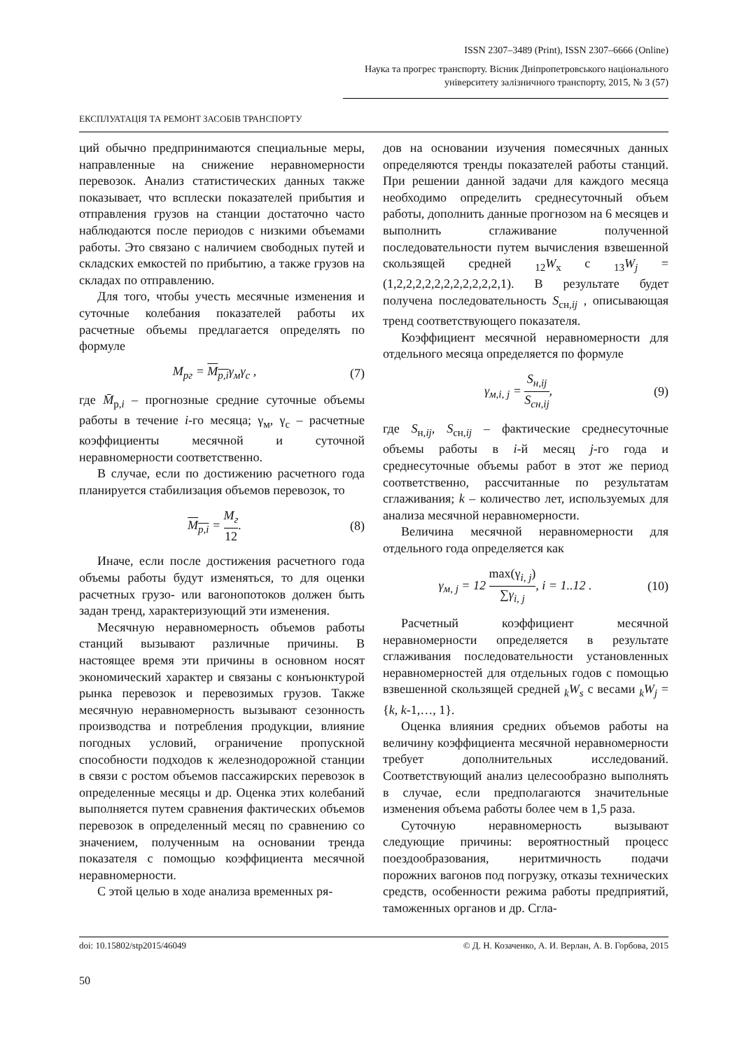ISSN 2307–3489 (Print), ISSN 2307–6666 (Online)
Наука та прогрес транспорту. Вісник Дніпропетровського національного університету залізничного транспорту, 2015, № 3 (57)
ЕКСПЛУАТАЦІЯ ТА РЕМОНТ ЗАСОБІВ ТРАНСПОРТУ
ций обычно предпринимаются специальные меры, направленные на снижение неравномерности перевозок. Анализ статистических данных также показывает, что всплески показателей прибытия и отправления грузов на станции достаточно часто наблюдаются после периодов с низкими объемами работы. Это связано с наличием свободных путей и складских емкостей по прибытию, а также грузов на складах по отправлению.
Для того, чтобы учесть месячные изменения и суточные колебания показателей работы их расчетные объемы предлагается определять по формуле
M<sub>рг</sub> = M<sub>р,i</sub>γ<sub>м</sub>γ<sub>с</sub> , (7)
где M̄<sub>р,i</sub> – прогнозные средние суточные объемы работы в течение i-го месяца; γ<sub>м</sub>, γ<sub>с</sub> – расчетные коэффициенты месячной и суточной неравномерности соответственно.
В случае, если по достижению расчетного года планируется стабилизация объемов перевозок, то
M<sub>р,i</sub> = M<sub>г</sub> 12. (8)
Иначе, если после достижения расчетного года объемы работы будут изменяться, то для оценки расчетных грузо- или вагонопотоков должен быть задан тренд, характеризующий эти изменения.
Месячную неравномерность объемов работы станций вызывают различные причины. В настоящее время эти причины в основном носят экономический характер и связаны с конъюнктурой рынка перевозок и перевозимых грузов. Также месячную неравномерность вызывают сезонность производства и потребления продукции, влияние погодных условий, ограничение пропускной способности подходов к железнодорожной станции в связи с ростом объемов пассажирских перевозок в определенные месяцы и др. Оценка этих колебаний выполняется путем сравнения фактических объемов перевозок в определенный месяц по сравнению со значением, полученным на основании тренда показателя с помощью коэффициента месячной неравномерности.
С этой целью в ходе анализа временных ря-
дов на основании изучения помесячных данных определяются тренды показателей работы станций. При решении данной задачи для каждого месяца необходимо определить среднесуточный объем работы, дополнить данные прогнозом на 6 месяцев и выполнить сглаживание полученной последовательности путем вычисления взвешенной скользящей средней <sub>12</sub>W<sub>х</sub> с <sub>13</sub>W<sub>j</sub> =(1,2,2,2,2,2,2,2,2,2,2,2,1). В результате будет получена последовательность S<sub>сн,ij</sub> , описывающая тренд соответствующего показателя.
Коэффициент месячной неравномерности для отдельного месяца определяется по формуле
γ<sub>м,i, j</sub> = S<sub>н,ij</sub> S<sub>сн,ij</sub>, (9)
где S<sub>н,ij</sub>, S<sub>сн,ij</sub> – фактические среднесуточные объемы работы в i-й месяц j-го года и среднесуточные объемы работ в этот же период соответственно, рассчитанные по результатам сглаживания; k – количество лет, используемых для анализа месячной неравномерности.
Величина месячной неравномерности для отдельного года определяется как
γ<sub>м, j</sub> = 12 max(γ<sub>i, j</sub>) ∑γ<sub>i, j</sub>, i = 1..12 . (10)
Расчетный коэффициент месячной неравномерности определяется в результате сглаживания последовательности установленных неравномерностей для отдельных годов с помощью взвешенной скользящей средней <sub>k</sub>W<sub>s</sub> с весами <sub>k</sub>W<sub>j</sub> = {k, k-1,…, 1}.
Оценка влияния средних объемов работы на величину коэффициента месячной неравномерности требует дополнительных исследований. Соответствующий анализ целесообразно выполнять в случае, если предполагаются значительные изменения объема работы более чем в 1,5 раза.
Суточную неравномерность вызывают следующие причины: вероятностный процесс поездообразования, неритмичность подачи порожних вагонов под погрузку, отказы технических средств, особенности режима работы предприятий, таможенных органов и др. Сгла-
doi: 10.15802/stp2015/46049 © Д. Н. Козаченко, А. И. Верлан, А. В. Горбова, 2015
50